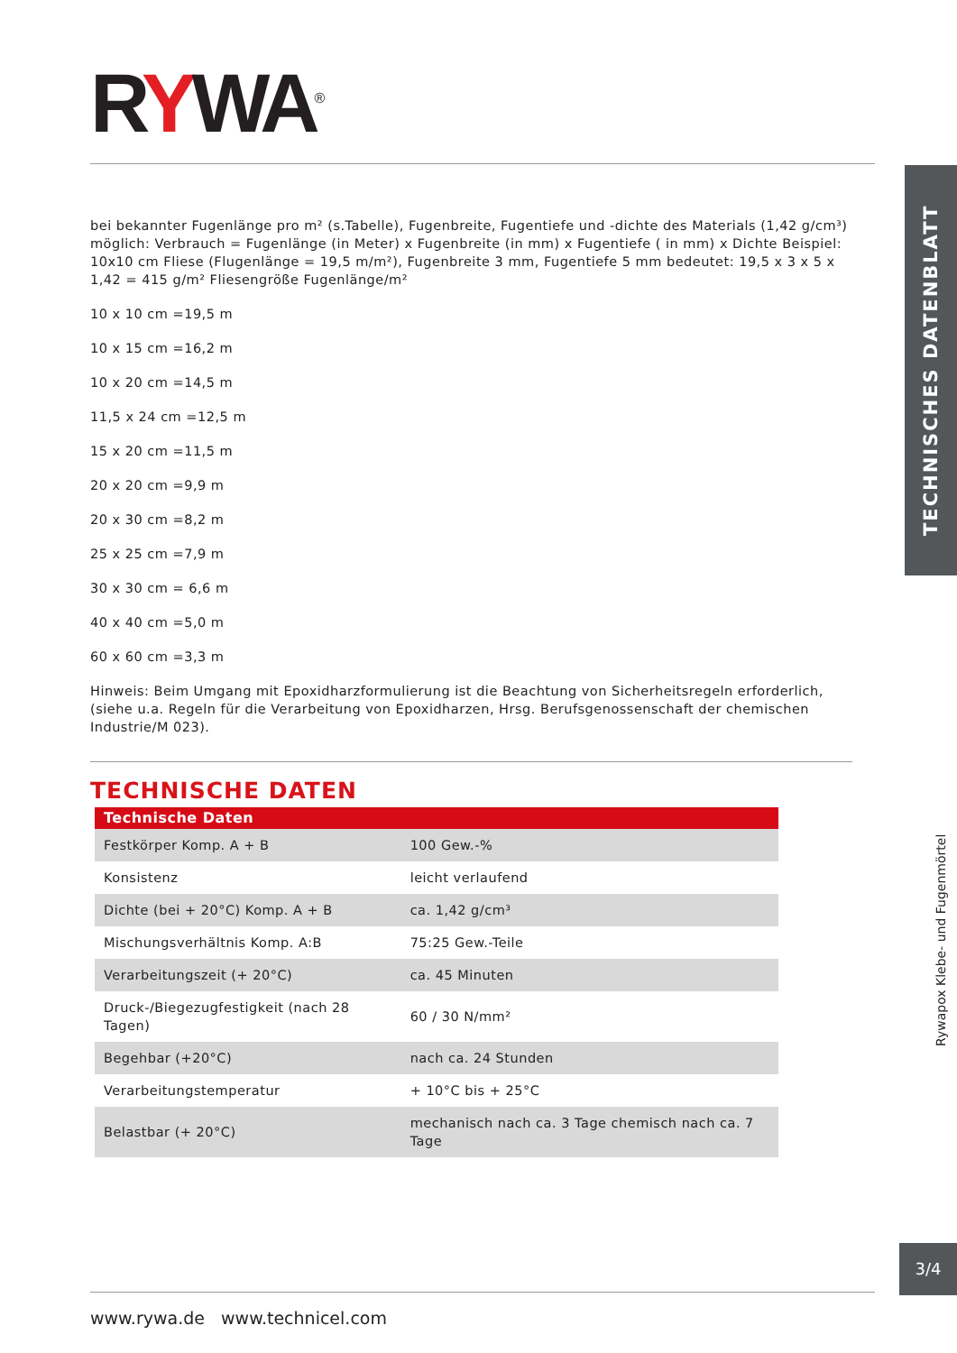RYWA<sup>®</sup>
TECHNISCHES DATENBLATT
bei bekannter Fugenlänge pro m² (s.Tabelle), Fugenbreite, Fugentiefe und -dichte des Materials (1,42 g/cm³) möglich: Verbrauch = Fugenlänge (in Meter) x Fugenbreite (in mm) x Fugentiefe ( in mm) x Dichte Beispiel: 10x10 cm Fliese (Flugenlänge = 19,5 m/m²), Fugenbreite 3 mm, Fugentiefe 5 mm bedeutet: 19,5 x 3 x 5 x 1,42 = 415 g/m² Fliesengröße Fugenlänge/m²
10 x 10 cm =19,5 m
10 x 15 cm =16,2 m
10 x 20 cm =14,5 m
11,5 x 24 cm =12,5 m
15 x 20 cm =11,5 m
20 x 20 cm =9,9 m
20 x 30 cm =8,2 m
25 x 25 cm =7,9 m
30 x 30 cm = 6,6 m
40 x 40 cm =5,0 m
60 x 60 cm =3,3 m
Hinweis: Beim Umgang mit Epoxidharzformulierung ist die Beachtung von Sicherheitsregeln erforderlich, (siehe u.a. Regeln für die Verarbeitung von Epoxidharzen, Hrsg. Berufsgenossenschaft der chemischen Industrie/M 023).
TECHNISCHE DATEN
| Technische Daten | |
| --- | --- |
| Festkörper Komp. A + B | 100 Gew.-% |
| Konsistenz | leicht verlaufend |
| Dichte (bei + 20°C) Komp. A + B | ca. 1,42 g/cm³ |
| Mischungsverhältnis Komp. A:B | 75:25 Gew.-Teile |
| Verarbeitungszeit (+ 20°C) | ca. 45 Minuten |
| Druck-/Biegezugfestigkeit (nach 28 Tagen) | 60 / 30 N/mm² |
| Begehbar (+20°C) | nach ca. 24 Stunden |
| Verarbeitungstemperatur | + 10°C bis + 25°C |
| Belastbar (+ 20°C) | mechanisch nach ca. 3 Tage chemisch nach ca. 7 Tage |
Rywapox Klebe- und Fugenmörtel
3/4
www.rywa.de www.technicel.com